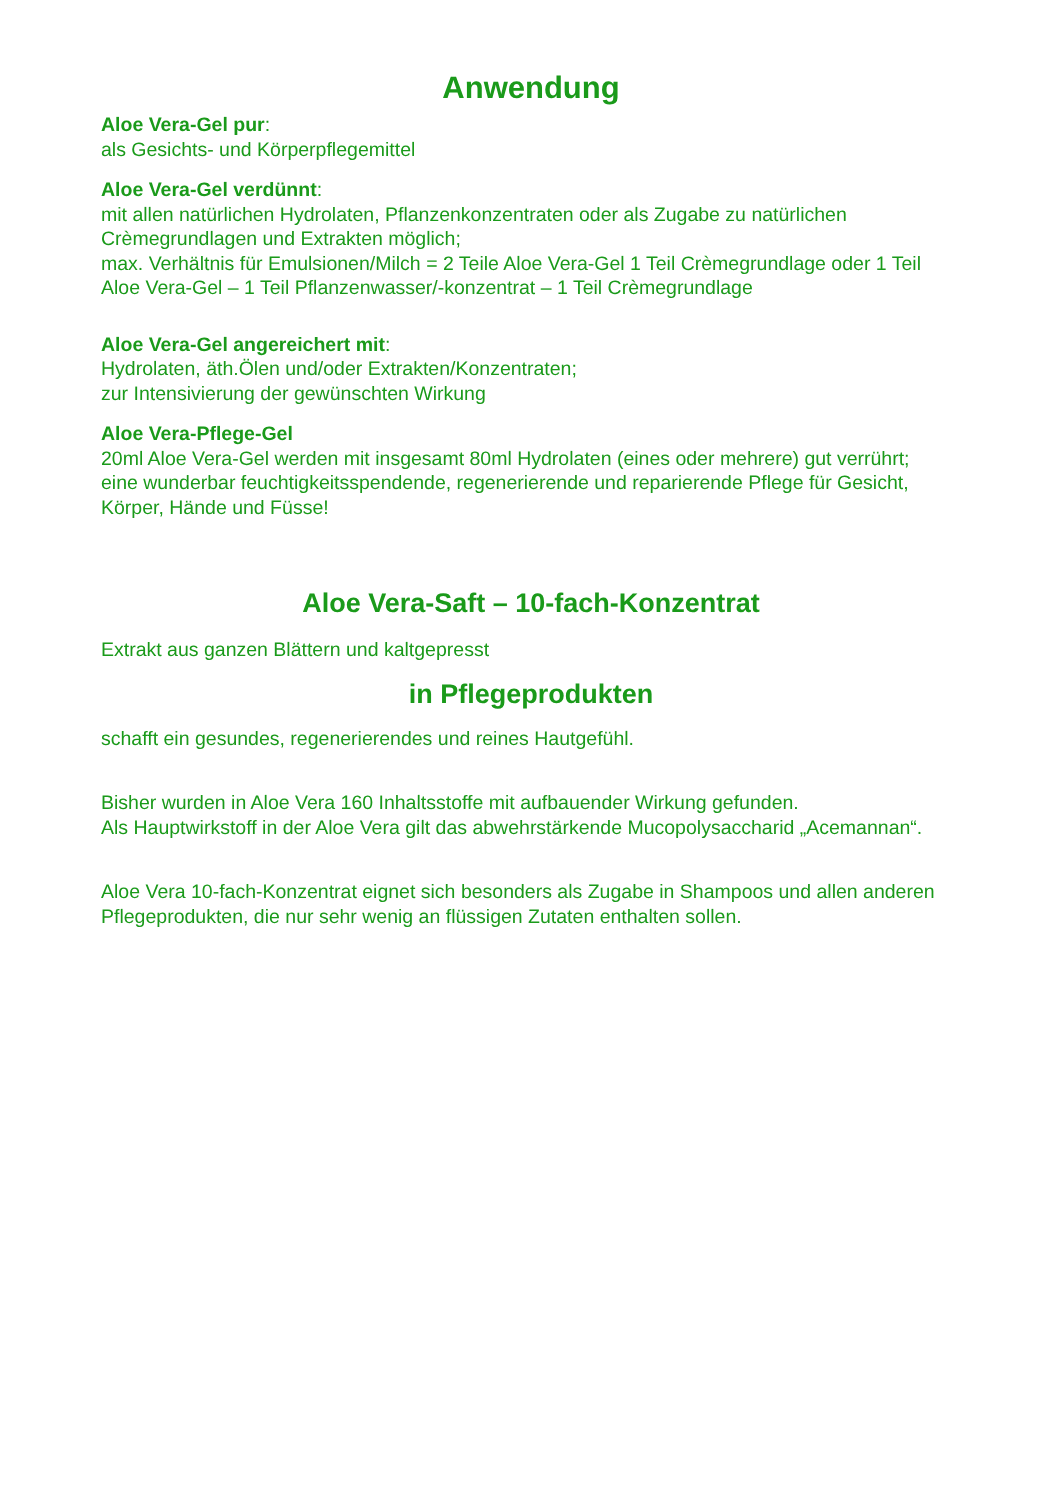Anwendung
Aloe Vera-Gel pur:
als Gesichts- und Körperpflegemittel
Aloe Vera-Gel verdünnt:
mit allen natürlichen Hydrolaten, Pflanzenkonzentraten oder als Zugabe zu natürlichen Crèmegrundlagen und Extrakten möglich;
max. Verhältnis für Emulsionen/Milch = 2 Teile Aloe Vera-Gel 1 Teil Crèmegrundlage oder 1 Teil Aloe Vera-Gel – 1 Teil Pflanzenwasser/-konzentrat – 1 Teil Crèmegrundlage
Aloe Vera-Gel angereichert mit:
Hydrolaten, äth.Ölen und/oder Extrakten/Konzentraten;
zur Intensivierung der gewünschten Wirkung
Aloe Vera-Pflege-Gel
20ml Aloe Vera-Gel werden mit insgesamt 80ml Hydrolaten (eines oder mehrere) gut verrührt;
eine wunderbar feuchtigkeitsspendende, regenerierende und reparierende Pflege für Gesicht, Körper, Hände und Füsse!
Aloe Vera-Saft – 10-fach-Konzentrat
Extrakt aus ganzen Blättern und kaltgepresst
in Pflegeprodukten
schafft ein gesundes, regenerierendes und reines Hautgefühl.
Bisher wurden in Aloe Vera 160 Inhaltsstoffe mit aufbauender Wirkung gefunden.
Als Hauptwirkstoff in der Aloe Vera gilt das abwehrstärkende Mucopolysaccharid „Acemannan“.
Aloe Vera 10-fach-Konzentrat eignet sich besonders als Zugabe in Shampoos und allen anderen Pflegeprodukten, die nur sehr wenig an flüssigen Zutaten enthalten sollen.